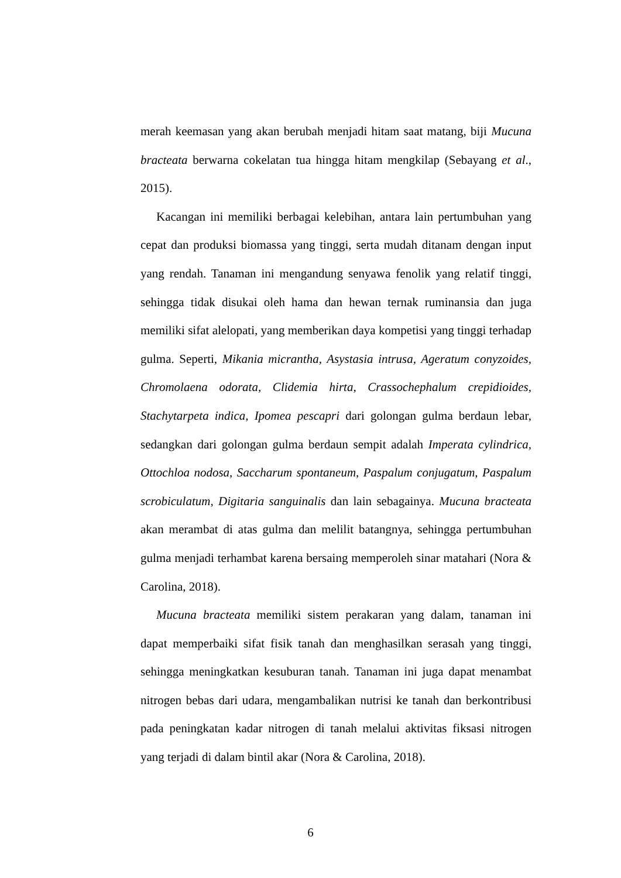merah keemasan yang akan berubah menjadi hitam saat matang, biji Mucuna bracteata berwarna cokelatan tua hingga hitam mengkilap (Sebayang et al., 2015).
Kacangan ini memiliki berbagai kelebihan, antara lain pertumbuhan yang cepat dan produksi biomassa yang tinggi, serta mudah ditanam dengan input yang rendah. Tanaman ini mengandung senyawa fenolik yang relatif tinggi, sehingga tidak disukai oleh hama dan hewan ternak ruminansia dan juga memiliki sifat alelopati, yang memberikan daya kompetisi yang tinggi terhadap gulma. Seperti, Mikania micrantha, Asystasia intrusa, Ageratum conyzoides, Chromolaena odorata, Clidemia hirta, Crassochephalum crepidioides, Stachytarpeta indica, Ipomea pescapri dari golongan gulma berdaun lebar, sedangkan dari golongan gulma berdaun sempit adalah Imperata cylindrica, Ottochloa nodosa, Saccharum spontaneum, Paspalum conjugatum, Paspalum scrobiculatum, Digitaria sanguinalis dan lain sebagainya. Mucuna bracteata akan merambat di atas gulma dan melilit batangnya, sehingga pertumbuhan gulma menjadi terhambat karena bersaing memperoleh sinar matahari (Nora & Carolina, 2018).
Mucuna bracteata memiliki sistem perakaran yang dalam, tanaman ini dapat memperbaiki sifat fisik tanah dan menghasilkan serasah yang tinggi, sehingga meningkatkan kesuburan tanah. Tanaman ini juga dapat menambat nitrogen bebas dari udara, mengambalikan nutrisi ke tanah dan berkontribusi pada peningkatan kadar nitrogen di tanah melalui aktivitas fiksasi nitrogen yang terjadi di dalam bintil akar (Nora & Carolina, 2018).
6